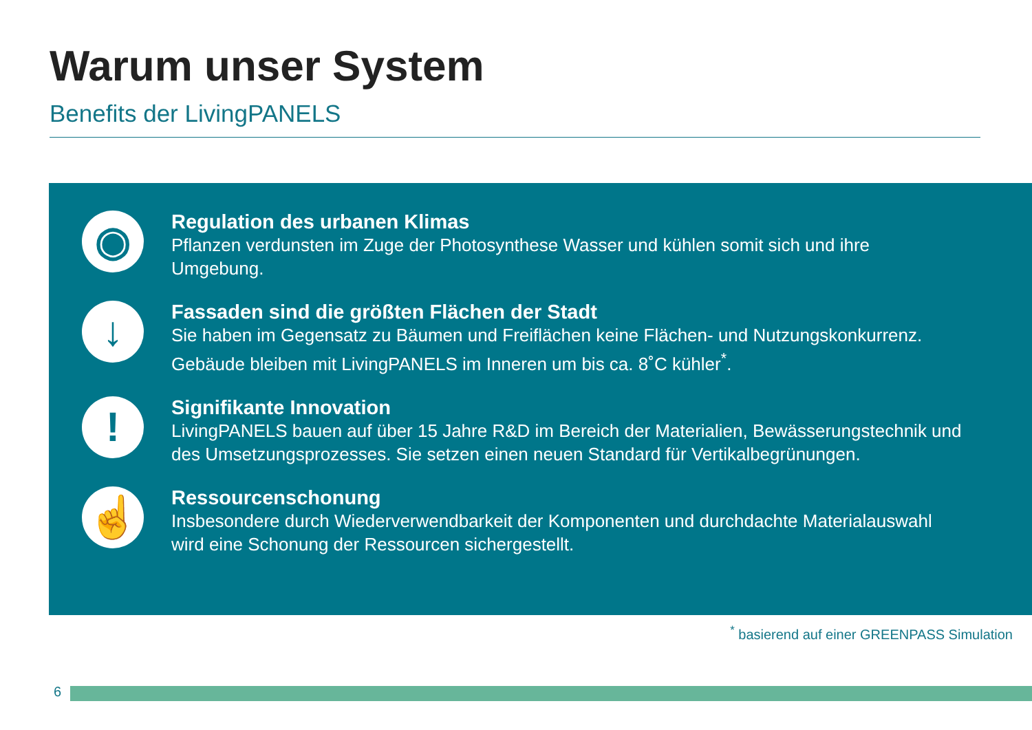Warum unser System
Benefits der LivingPANELS
◉
Regulation des urbanen Klimas
Pflanzen verdunsten im Zuge der Photosynthese Wasser und kühlen somit sich und ihre
Umgebung.
↓
Fassaden sind die größten Flächen der Stadt
Sie haben im Gegensatz zu Bäumen und Freiflächen keine Flächen- und Nutzungskonkurrenz.
Gebäude bleiben mit LivingPANELS im Inneren um bis ca. 8˚C kühler<sup>*</sup>.
!
Signifikante Innovation
LivingPANELS bauen auf über 15 Jahre R&D im Bereich der Materialien, Bewässerungstechnik und
des Umsetzungsprozesses. Sie setzen einen neuen Standard für Vertikalbegrünungen.
☝
Ressourcenschonung
Insbesondere durch Wiederverwendbarkeit der Komponenten und durchdachte Materialauswahl
wird eine Schonung der Ressourcen sichergestellt.
<sup>*</sup> basierend auf einer GREENPASS Simulation
6